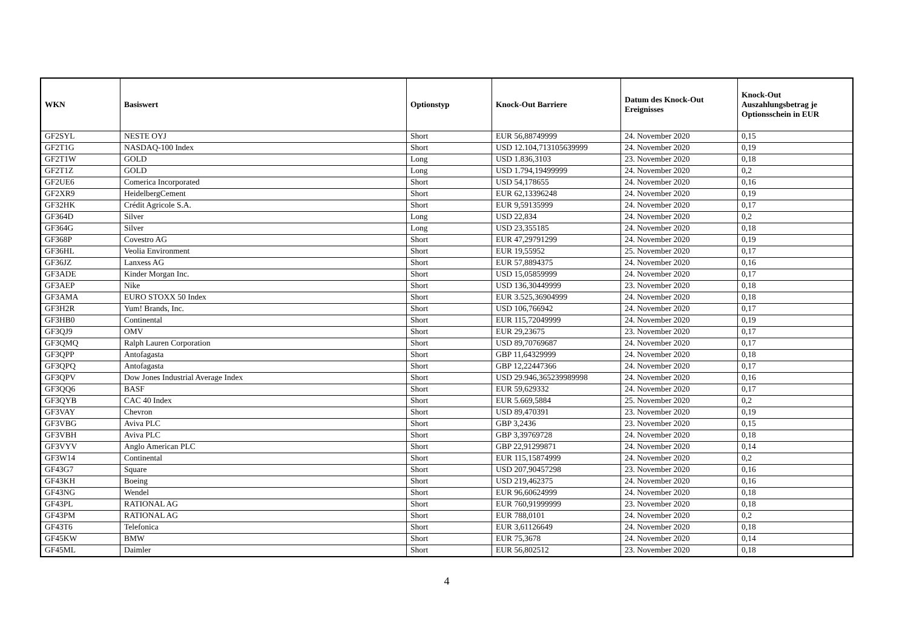| WKN | Basiswert | Optionstyp | Knock-Out Barriere | Datum des Knock-Out Ereignisses | Knock-Out Auszahlungsbetrag je Optionsschein in EUR |
| --- | --- | --- | --- | --- | --- |
| GF2SYL | NESTE OYJ | Short | EUR 56,88749999 | 24. November 2020 | 0,15 |
| GF2T1G | NASDAQ-100 Index | Short | USD 12.104,713105639999 | 24. November 2020 | 0,19 |
| GF2T1W | GOLD | Long | USD 1.836,3103 | 23. November 2020 | 0,18 |
| GF2T1Z | GOLD | Long | USD 1.794,19499999 | 24. November 2020 | 0,2 |
| GF2UE6 | Comerica Incorporated | Short | USD 54,178655 | 24. November 2020 | 0,16 |
| GF2XR9 | HeidelbergCement | Short | EUR 62,13396248 | 24. November 2020 | 0,19 |
| GF32HK | Crédit Agricole S.A. | Short | EUR 9,59135999 | 24. November 2020 | 0,17 |
| GF364D | Silver | Long | USD 22,834 | 24. November 2020 | 0,2 |
| GF364G | Silver | Long | USD 23,355185 | 24. November 2020 | 0,18 |
| GF368P | Covestro AG | Short | EUR 47,29791299 | 24. November 2020 | 0,19 |
| GF36HL | Veolia Environment | Short | EUR 19,55952 | 25. November 2020 | 0,17 |
| GF36JZ | Lanxess AG | Short | EUR 57,8894375 | 24. November 2020 | 0,16 |
| GF3ADE | Kinder Morgan Inc. | Short | USD 15,05859999 | 24. November 2020 | 0,17 |
| GF3AEP | Nike | Short | USD 136,30449999 | 23. November 2020 | 0,18 |
| GF3AMA | EURO STOXX 50 Index | Short | EUR 3.525,36904999 | 24. November 2020 | 0,18 |
| GF3H2R | Yum! Brands, Inc. | Short | USD 106,766942 | 24. November 2020 | 0,17 |
| GF3HB0 | Continental | Short | EUR 115,72049999 | 24. November 2020 | 0,19 |
| GF3QJ9 | OMV | Short | EUR 29,23675 | 23. November 2020 | 0,17 |
| GF3QMQ | Ralph Lauren Corporation | Short | USD 89,70769687 | 24. November 2020 | 0,17 |
| GF3QPP | Antofagasta | Short | GBP 11,64329999 | 24. November 2020 | 0,18 |
| GF3QPQ | Antofagasta | Short | GBP 12,22447366 | 24. November 2020 | 0,17 |
| GF3QPV | Dow Jones Industrial Average Index | Short | USD 29.946,365239989998 | 24. November 2020 | 0,16 |
| GF3QQ6 | BASF | Short | EUR 59,629332 | 24. November 2020 | 0,17 |
| GF3QYB | CAC 40 Index | Short | EUR 5.669,5884 | 25. November 2020 | 0,2 |
| GF3VAY | Chevron | Short | USD 89,470391 | 23. November 2020 | 0,19 |
| GF3VBG | Aviva PLC | Short | GBP 3,2436 | 23. November 2020 | 0,15 |
| GF3VBH | Aviva PLC | Short | GBP 3,39769728 | 24. November 2020 | 0,18 |
| GF3VYV | Anglo American PLC | Short | GBP 22,91299871 | 24. November 2020 | 0,14 |
| GF3W14 | Continental | Short | EUR 115,15874999 | 24. November 2020 | 0,2 |
| GF43G7 | Square | Short | USD 207,90457298 | 23. November 2020 | 0,16 |
| GF43KH | Boeing | Short | USD 219,462375 | 24. November 2020 | 0,16 |
| GF43NG | Wendel | Short | EUR 96,60624999 | 24. November 2020 | 0,18 |
| GF43PL | RATIONAL AG | Short | EUR 760,91999999 | 23. November 2020 | 0,18 |
| GF43PM | RATIONAL AG | Short | EUR 788,0101 | 24. November 2020 | 0,2 |
| GF43T6 | Telefonica | Short | EUR 3,61126649 | 24. November 2020 | 0,18 |
| GF45KW | BMW | Short | EUR 75,3678 | 24. November 2020 | 0,14 |
| GF45ML | Daimler | Short | EUR 56,802512 | 23. November 2020 | 0,18 |
4